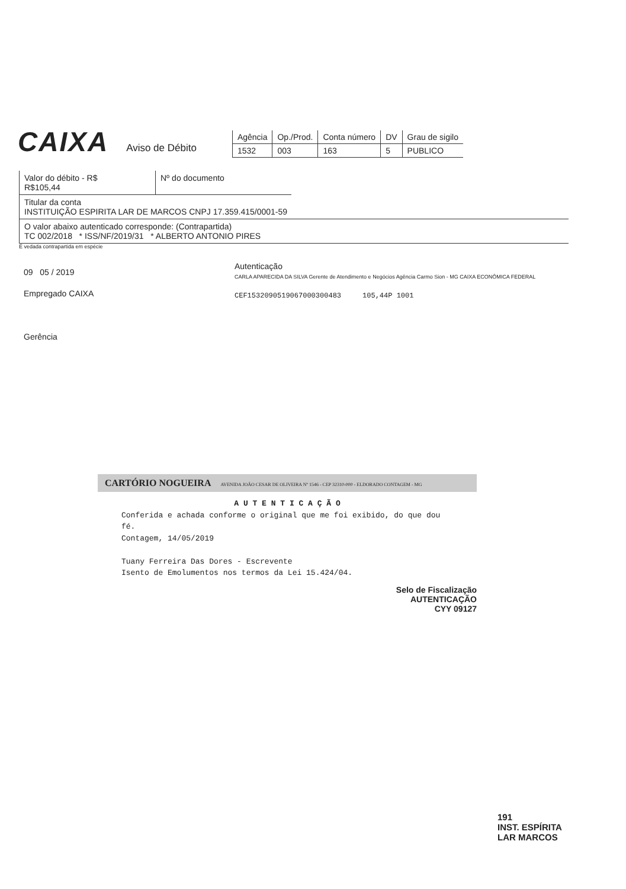CAIXA Aviso de Débito
| Agência | Op./Prod. | Conta número | DV | Grau de sigilo |
| 1532 | 003 | 163 | 5 | PUBLICO |
Valor do débito - R$
R$105,44
Nº do documento
Titular da conta
INSTITUIÇÃO ESPIRITA LAR DE MARCOS CNPJ 17.359.415/0001-59
O valor abaixo autenticado corresponde: (Contrapartida)
TC 002/2018 * ISS/NF/2019/31 * ALBERTO ANTONIO PIRES
É vedada contrapartida em espécie
09 05 / 2019
Empregado CAIXA
Gerência
Autenticação
CARLA APARECIDA DA SILVA Gerente de Atendimento e Negócios Agência Carmo Sion - MG CAIXA ECONÔMICA FEDERAL
CEF1532090519067000300483 105,44P 1001
CARTÓRIO NOGUEIRA AVENIDA JOÃO CESAR DE OLIVEIRA Nº 1546 - CEP 32310-000 - ELDORADO CONTAGEM - MG
A U T E N T I C A Ç Ã O
Conferida e achada conforme o original que me foi exibido, do que dou fé.
Contagem, 14/05/2019
Tuany Ferreira Das Dores - Escrevente
Isento de Emolumentos nos termos da Lei 15.424/04.
Selo de Fiscalização
AUTENTICAÇÃO
CYY 09127
191
INST. ESPÍRITA
LAR MARCOS